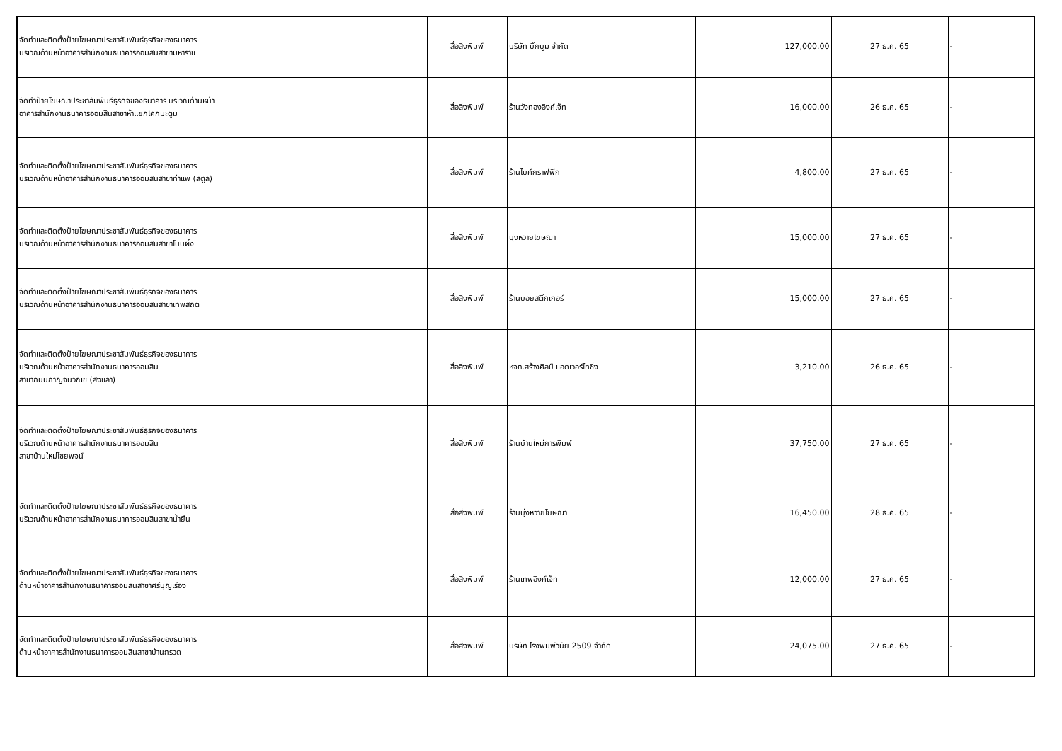| จัดทำและติดตั้งป้ายโฆษณาประชาสัมพันธ์ธุรกิจของธนาคาร บริเวณด้านหน้าอาคารสำนักงานธนาคารออมสินสาขามหาราช | | | สื่อสิ่งพิมพ์ | บริษัท บิ๊กบูม จำกัด | 127,000.00 | 27 ธ.ค. 65 | - |
| จัดทำป้ายโฆษณาประชาสัมพันธ์ธุรกิจของธนาคาร บริเวณด้านหน้า อาคารสำนักงานธนาคารออมสินสาขาห้าแยกโคกมะตูม | | | สื่อสิ่งพิมพ์ | ร้านวังทองอิงค์เจ็ท | 16,000.00 | 26 ธ.ค. 65 | - |
| จัดทำและติดตั้งป้ายโฆษณาประชาสัมพันธ์ธุรกิจของธนาคาร บริเวณด้านหน้าอาคารสำนักงานธนาคารออมสินสาขาท่าแพ (สตูล) | | | สื่อสิ่งพิมพ์ | ร้านไบค์กราฟฟิก | 4,800.00 | 27 ธ.ค. 65 | - |
| จัดทำและติดตั้งป้ายโฆษณาประชาสัมพันธ์ธุรกิจของธนาคาร บริเวณด้านหน้าอาคารสำนักงานธนาคารออมสินสาขาโนนผึ้ง | | | สื่อสิ่งพิมพ์ | บุ่งหวายโฆษณา | 15,000.00 | 27 ธ.ค. 65 | - |
| จัดทำและติดตั้งป้ายโฆษณาประชาสัมพันธ์ธุรกิจของธนาคาร บริเวณด้านหน้าอาคารสำนักงานธนาคารออมสินสาขาเทพสถิต | | | สื่อสิ่งพิมพ์ | ร้านบอยสติ๊กเกอร์ | 15,000.00 | 27 ธ.ค. 65 | - |
| จัดทำและติดตั้งป้ายโฆษณาประชาสัมพันธ์ธุรกิจของธนาคาร บริเวณด้านหน้าอาคารสำนักงานธนาคารออมสิน สาขาถนนกาญจนวณิช (สงขลา) | | | สื่อสิ่งพิมพ์ | หจก.สร้างศิลป์ แอดเวอร์ไทซิ่ง | 3,210.00 | 26 ธ.ค. 65 | - |
| จัดทำและติดตั้งป้ายโฆษณาประชาสัมพันธ์ธุรกิจของธนาคาร บริเวณด้านหน้าอาคารสำนักงานธนาคารออมสิน สาขาบ้านใหม่ไชยพจน์ | | | สื่อสิ่งพิมพ์ | ร้านบ้านใหม่การพิมพ์ | 37,750.00 | 27 ธ.ค. 65 | - |
| จัดทำและติดตั้งป้ายโฆษณาประชาสัมพันธ์ธุรกิจของธนาคาร บริเวณด้านหน้าอาคารสำนักงานธนาคารออมสินสาขาน้ำยืน | | | สื่อสิ่งพิมพ์ | ร้านบุ่งหวายโฆษณา | 16,450.00 | 28 ธ.ค. 65 | - |
| จัดทำและติดตั้งป้ายโฆษณาประชาสัมพันธ์ธุรกิจของธนาคาร ด้านหน้าอาคารสำนักงานธนาคารออมสินสาขาศรีบุญเรือง | | | สื่อสิ่งพิมพ์ | ร้านเทพอิงค์เจ็ท | 12,000.00 | 27 ธ.ค. 65 | - |
| จัดทำและติดตั้งป้ายโฆษณาประชาสัมพันธ์ธุรกิจของธนาคาร ด้านหน้าอาคารสำนักงานธนาคารออมสินสาขาบ้านกรวด | | | สื่อสิ่งพิมพ์ | บริษัท โรงพิมพ์วินัย 2509 จำกัด | 24,075.00 | 27 ธ.ค. 65 | - |